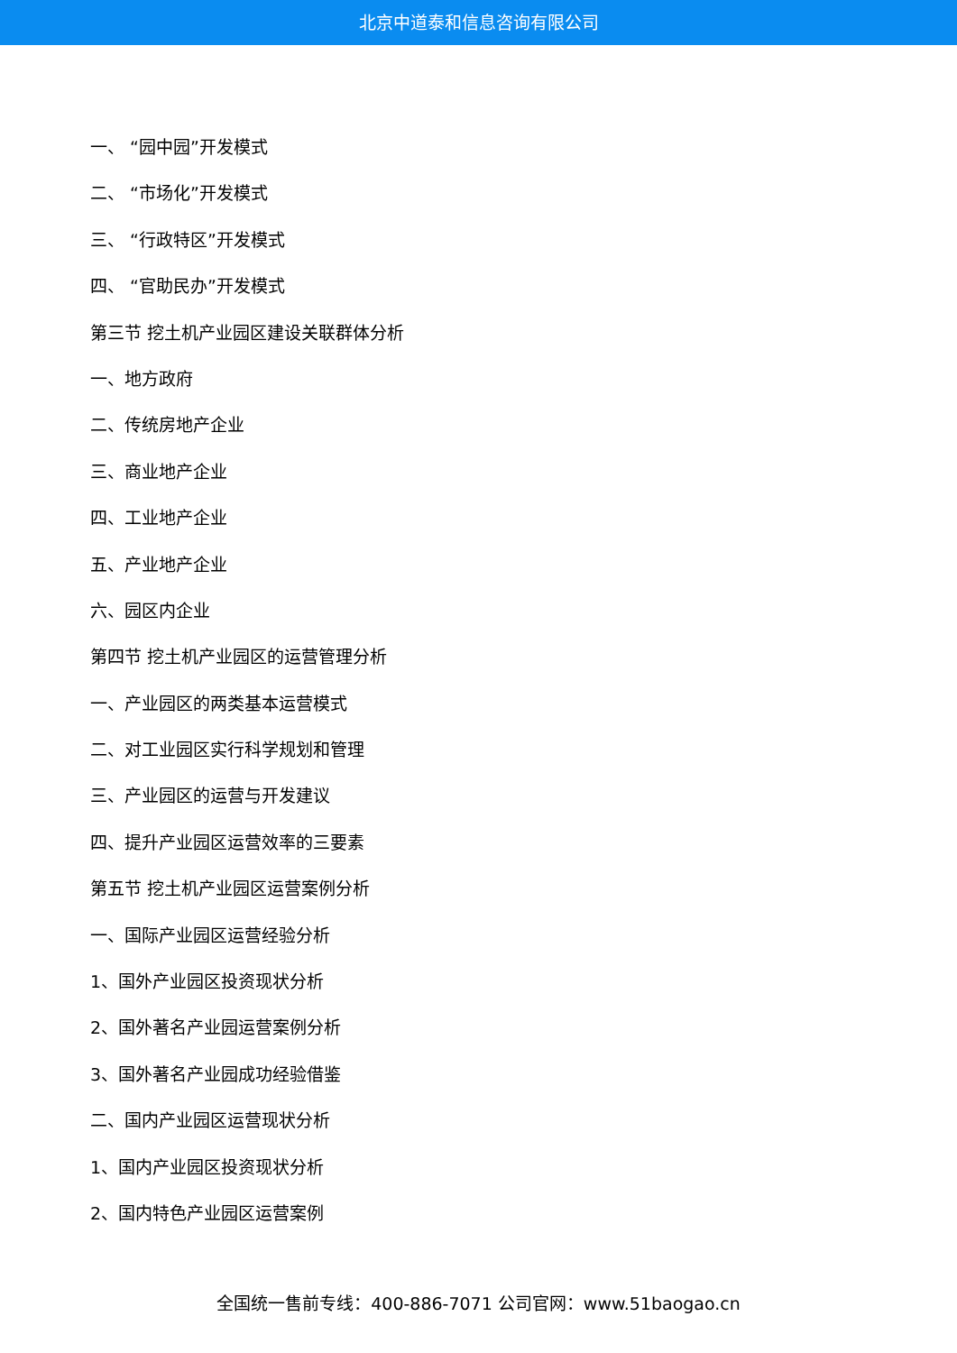北京中道泰和信息咨询有限公司
一、 “园中园”开发模式
二、 “市场化”开发模式
三、 “行政特区”开发模式
四、 “官助民办”开发模式
第三节 挖土机产业园区建设关联群体分析
一、地方政府
二、传统房地产企业
三、商业地产企业
四、工业地产企业
五、产业地产企业
六、园区内企业
第四节 挖土机产业园区的运营管理分析
一、产业园区的两类基本运营模式
二、对工业园区实行科学规划和管理
三、产业园区的运营与开发建议
四、提升产业园区运营效率的三要素
第五节 挖土机产业园区运营案例分析
一、国际产业园区运营经验分析
1、国外产业园区投资现状分析
2、国外著名产业园运营案例分析
3、国外著名产业园成功经验借鉴
二、国内产业园区运营现状分析
1、国内产业园区投资现状分析
2、国内特色产业园区运营案例
全国统一售前专线：400-886-7071 公司官网：www.51baogao.cn